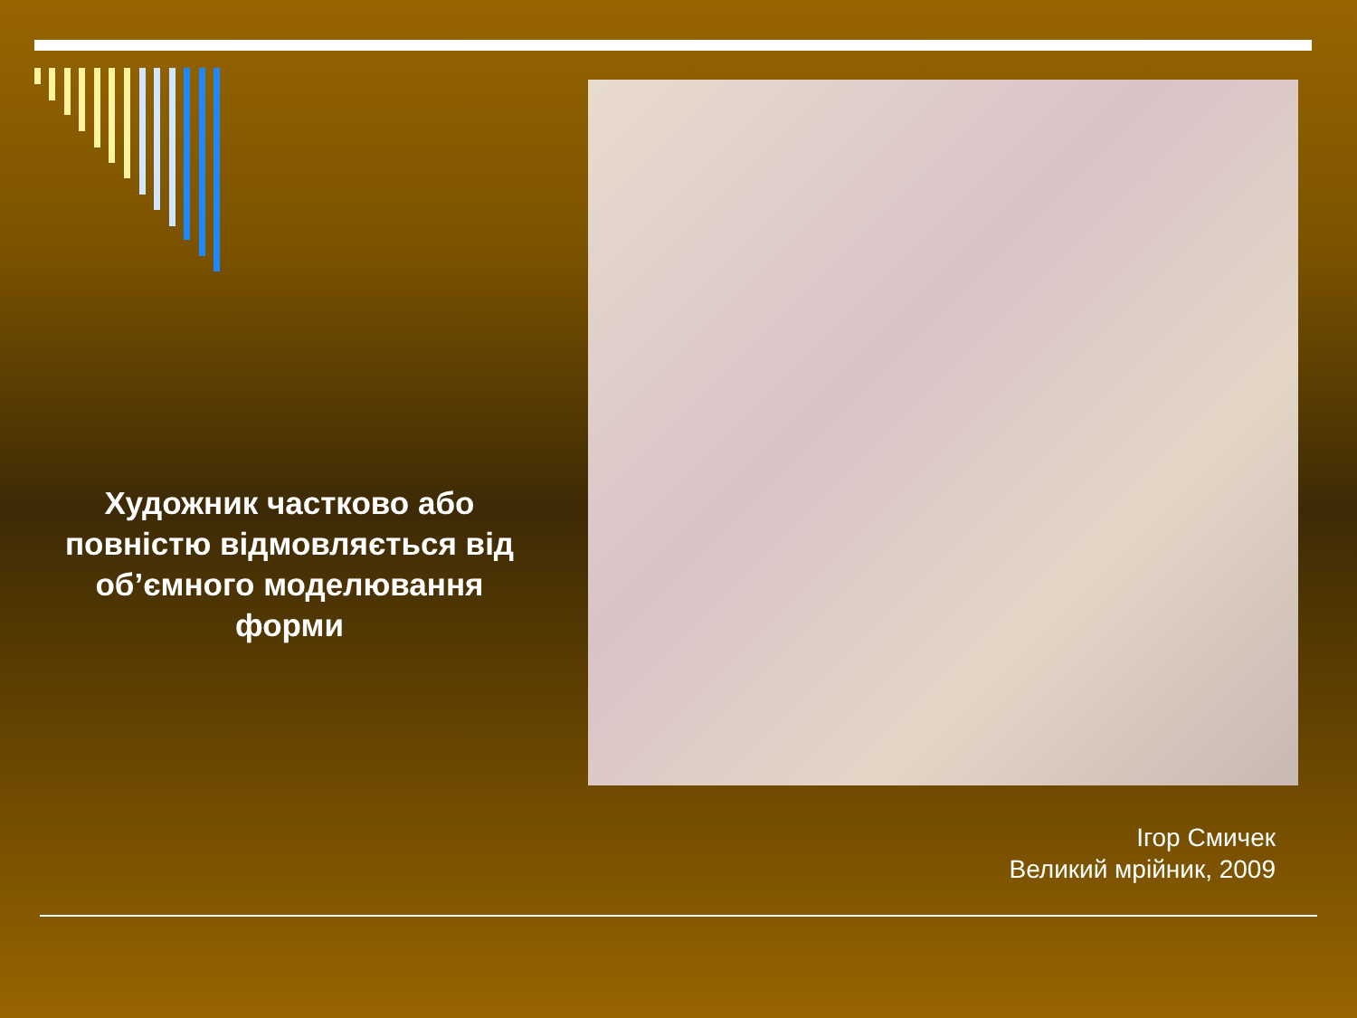Художник частково або повністю відмовляється від об’ємного моделювання форми
Ігор Смичек
Великий мрійник, 2009